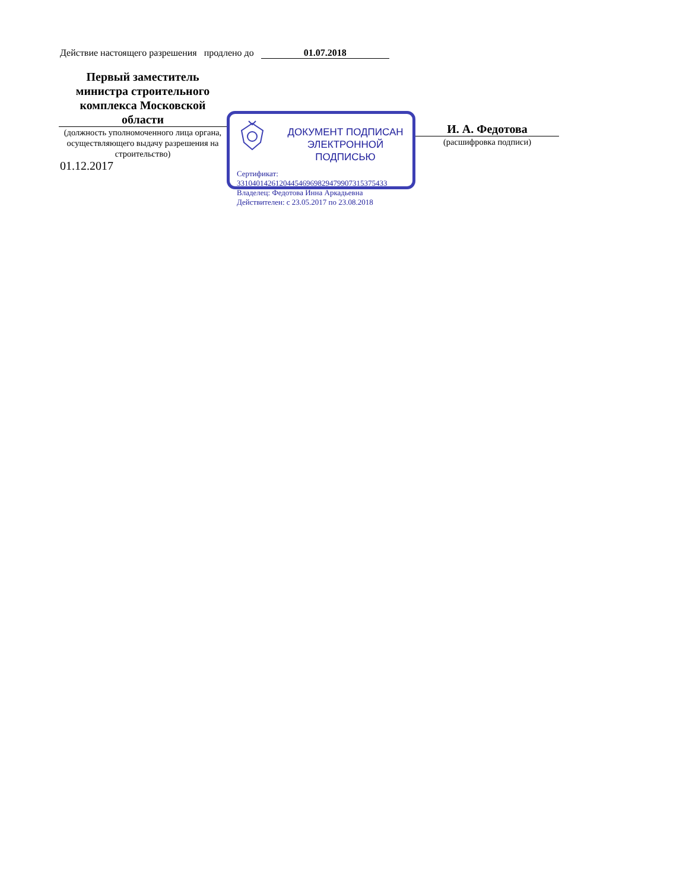Действие настоящего разрешения продлено до 01.07.2018
Первый заместитель министра строительного комплекса Московской области
(должность уполномоченного лица органа, осуществляющего выдачу разрешения на строительство)
01.12.2017
ДОКУМЕНТ ПОДПИСАН ЭЛЕКТРОННОЙ ПОДПИСЬЮ
Сертификат:
331040142612044546969829479907315375433
Владелец: Федотова Инна Аркадьевна
Действителен: с 23.05.2017 по 23.08.2018
И. А. Федотова
(расшифровка подписи)